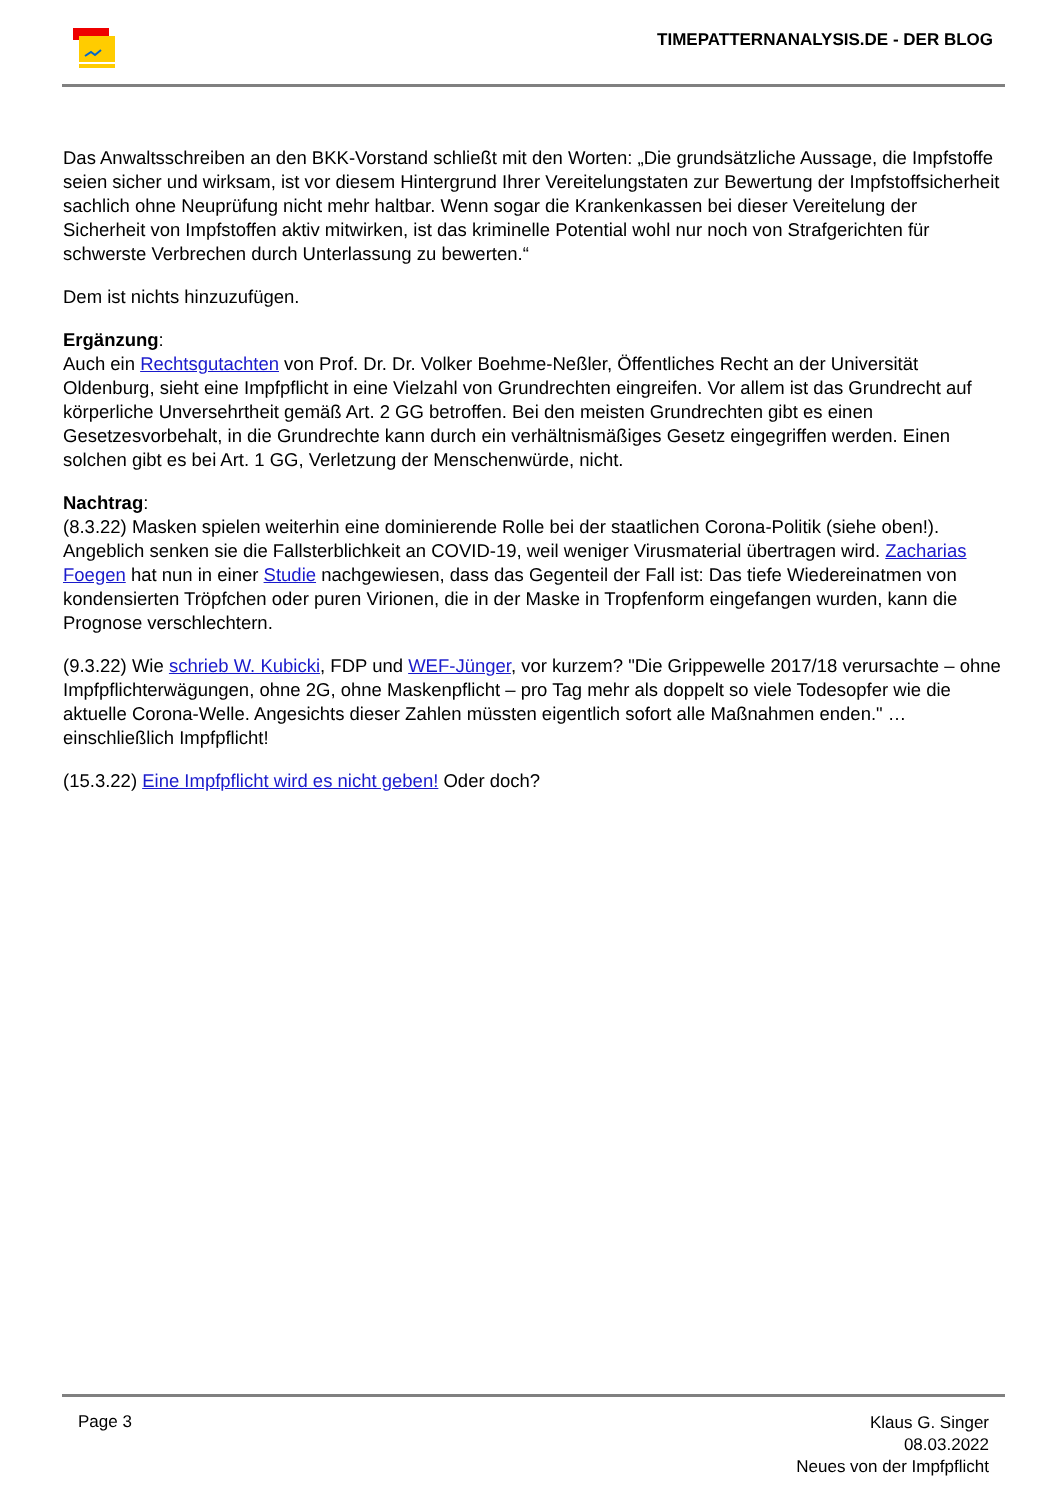TIMEPATTERNANALYSIS.DE - DER BLOG
Das Anwaltsschreiben an den BKK-Vorstand schließt mit den Worten: „Die grundsätzliche Aussage, die Impfstoffe seien sicher und wirksam, ist vor diesem Hintergrund Ihrer Vereitelungstaten zur Bewertung der Impfstoffsicherheit sachlich ohne Neuprüfung nicht mehr haltbar. Wenn sogar die Krankenkassen bei dieser Vereitelung der Sicherheit von Impfstoffen aktiv mitwirken, ist das kriminelle Potential wohl nur noch von Strafgerichten für schwerste Verbrechen durch Unterlassung zu bewerten.“
Dem ist nichts hinzuzufügen.
Ergänzung:
Auch ein Rechtsgutachten von Prof. Dr. Dr. Volker Boehme-Neßler, Öffentliches Recht an der Universität Oldenburg, sieht eine Impfpflicht in eine Vielzahl von Grundrechten eingreifen. Vor allem ist das Grundrecht auf körperliche Unversehrtheit gemäß Art. 2 GG betroffen. Bei den meisten Grundrechten gibt es einen Gesetzesvorbehalt, in die Grundrechte kann durch ein verhältnismäßiges Gesetz eingegriffen werden. Einen solchen gibt es bei Art. 1 GG, Verletzung der Menschenwürde, nicht.
Nachtrag:
(8.3.22) Masken spielen weiterhin eine dominierende Rolle bei der staatlichen Corona-Politik (siehe oben!). Angeblich senken sie die Fallsterblichkeit an COVID-19, weil weniger Virusmaterial übertragen wird. Zacharias Foegen hat nun in einer Studie nachgewiesen, dass das Gegenteil der Fall ist: Das tiefe Wiedereinatmen von kondensierten Tröpfchen oder puren Virionen, die in der Maske in Tropfenform eingefangen wurden, kann die Prognose verschlechtern.
(9.3.22) Wie schrieb W. Kubicki, FDP und WEF-Jünger, vor kurzem? "Die Grippewelle 2017/18 verursachte – ohne Impfpflichterwägungen, ohne 2G, ohne Maskenpflicht – pro Tag mehr als doppelt so viele Todesopfer wie die aktuelle Corona-Welle. Angesichts dieser Zahlen müssten eigentlich sofort alle Maßnahmen enden." …einschließlich Impfpflicht!
(15.3.22) Eine Impfpflicht wird es nicht geben! Oder doch?
Page 3
Klaus G. Singer
08.03.2022
Neues von der Impfpflicht